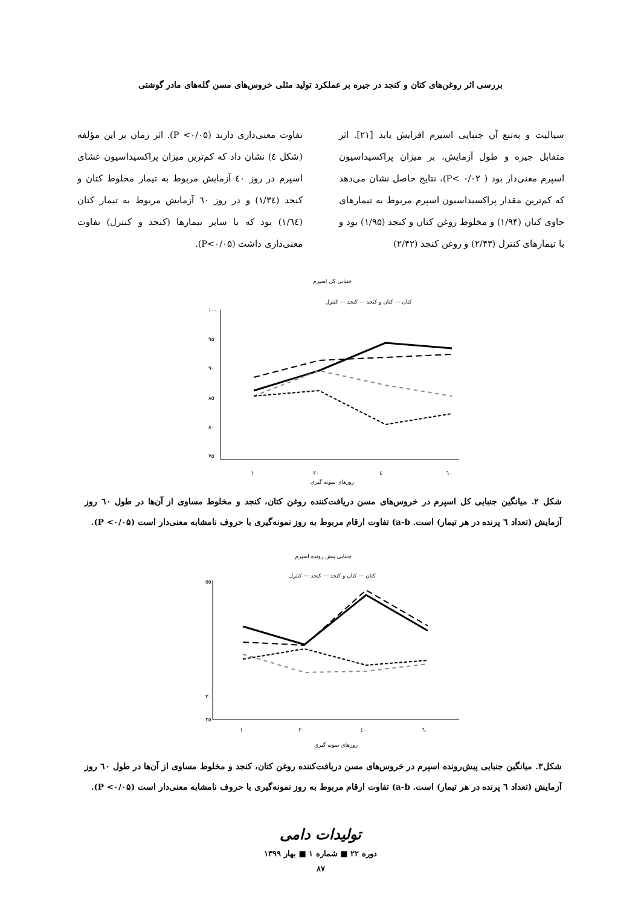بررسی اثر روغن‌های کتان و کنجد در جیره بر عملکرد تولید مثلی خروس‌های مسن گله‌های مادر گوشتی
سیالیت و به‌تبع آن جنبایی اسپرم افزایش یابد [۲۱]. اثر متقابل جیره و طول آزمایش، بر میزان پراکسیداسیون اسپرم معنی‌دار بود ( P< ۰/۰۲)، نتایج حاصل نشان می‌دهد که کم‌ترین مقدار پراکسیداسیون اسپرم مربوط به تیمارهای حاوی کتان (۱/۹۴) و مخلوط روغن کتان و کنجد (۱/۹۵) بود و با تیمارهای کنترل (۲/۴۳) و روغن کنجد (۲/۴۲)
تفاوت معنی‌داری دارند (P <۰/۰۵). اثر زمان بر این مؤلفه (شکل ٤) نشان داد که کم‌ترین میزان پراکسیداسیون غشای اسپرم در روز ٤۰ آزمایش مربوط به تیمار مخلوط کتان و کنجد (۱/۳٤) و در روز ٦۰ آزمایش مربوط به تیمار کتان (۱/٦٤) بود که با سایر تیمارها (کنجد و کنترل) تفاوت معنی‌داری داشت (P<۰/۰۵).
جنبایی کل اسپرم
کتان — کتان و کنجد — کنجد — کنترل
۱۰۰
۹۵
۹۰
۸۵
۸۰
۷۵
۱
۲۰
٤۰
٦۰
روزهای نمونه گیری
شکل ۲. میانگین جنبایی کل اسپرم در خروس‌های مسن دریافت‌کننده روغن کتان، کنجد و مخلوط مساوی از آن‌ها در طول ٦۰ روز آزمایش (تعداد ٦ پرنده در هر تیمار) است. a-b) تفاوت ارقام مربوط به روز نمونه‌گیری با حروف نامشابه معنی‌دار است (P <۰/۰۵).
جنبایی پیش رونده اسپرم
کتان — کتان و کنجد — کنجد — کنترل
۵۵
۳۰
۲۵
۱
۲۰
٤۰
٦۰
روزهای نمونه گیری
شکل۳. میانگین جنبایی پیش‌رونده اسپرم در خروس‌های مسن دریافت‌کننده روغن کتان، کنجد و مخلوط مساوی از آن‌ها در طول ٦۰ روز آزمایش (تعداد ٦ پرنده در هر تیمار) است. a-b) تفاوت ارقام مربوط به روز نمونه‌گیری با حروف نامشابه معنی‌دار است (P <۰/۰۵).
تولیدات دامی
دوره ۲۲ ■ شماره ۱ ■ بهار ۱۳۹۹
۸۷